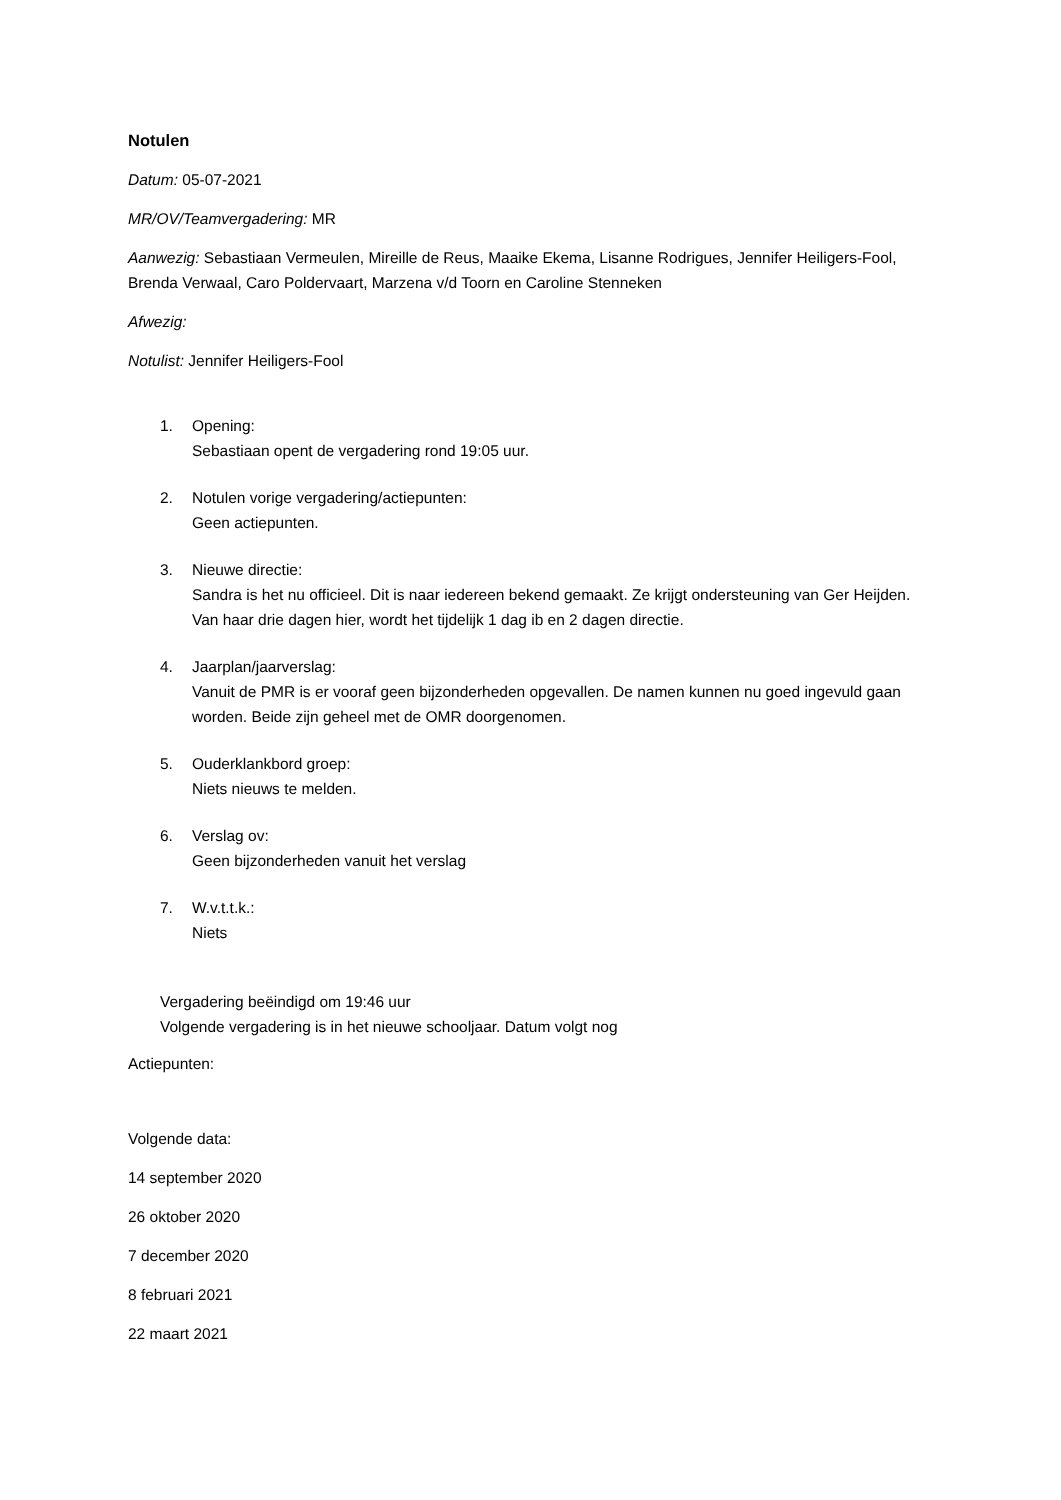Notulen
Datum: 05-07-2021
MR/OV/Teamvergadering: MR
Aanwezig: Sebastiaan Vermeulen, Mireille de Reus, Maaike Ekema, Lisanne Rodrigues, Jennifer Heiligers-Fool, Brenda Verwaal, Caro Poldervaart, Marzena v/d Toorn en Caroline Stenneken
Afwezig:
Notulist: Jennifer Heiligers-Fool
1. Opening:
Sebastiaan opent de vergadering rond 19:05 uur.
2. Notulen vorige vergadering/actiepunten:
Geen actiepunten.
3. Nieuwe directie:
Sandra is het nu officieel. Dit is naar iedereen bekend gemaakt. Ze krijgt ondersteuning van Ger Heijden. Van haar drie dagen hier, wordt het tijdelijk 1 dag ib en 2 dagen directie.
4. Jaarplan/jaarverslag:
Vanuit de PMR is er vooraf geen bijzonderheden opgevallen. De namen kunnen nu goed ingevuld gaan worden. Beide zijn geheel met de OMR doorgenomen.
5. Ouderklankbord groep:
Niets nieuws te melden.
6. Verslag ov:
Geen bijzonderheden vanuit het verslag
7. W.v.t.t.k.:
Niets
Vergadering beëindigd om 19:46 uur
Volgende vergadering is in het nieuwe schooljaar. Datum volgt nog
Actiepunten:
Volgende data:
14 september 2020
26 oktober 2020
7 december 2020
8 februari 2021
22 maart 2021